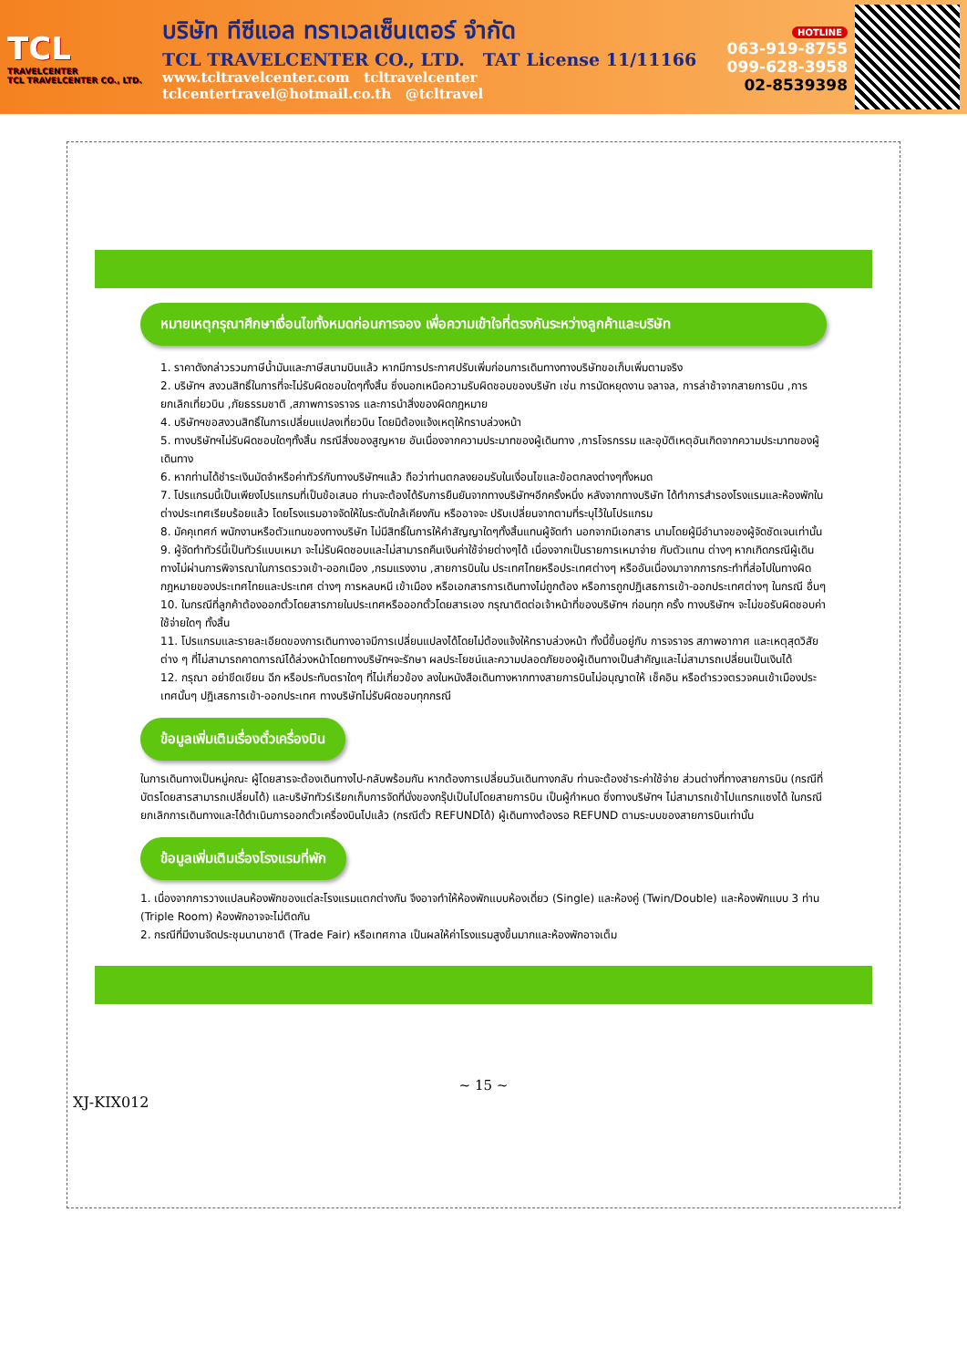TCL
TRAVELCENTER
TCL TRAVELCENTER CO., LTD.
บริษัท ทีซีแอล ทราเวลเซ็นเตอร์ จำกัด
TCL TRAVELCENTER CO., LTD. TAT License 11/11166
www.tcltravelcenter.com tcltravelcenter
tclcentertravel@hotmail.co.th @tcltravel
HOTLINE
063-919-8755
099-628-3958
02-8539398
หมายเหตุกรุณาศึกษาเงื่อนไขทั้งหมดก่อนการจอง เพื่อความเข้าใจที่ตรงกันระหว่างลูกค้าและบริษัท
1. ราคาดังกล่าวรวมภาษีน้ำมันและภาษีสนามบินแล้ว หากมีการประกาศปรับเพิ่มก่อนการเดินทางทางบริษัทขอเก็บเพิ่มตามจริง
2. บริษัทฯ สงวนสิทธิ์ในการที่จะไม่รับผิดชอบใดๆทั้งสิ้น ซึ่งนอกเหนือความรับผิดชอบของบริษัท เช่น การนัดหยุดงาน จลาจล, การล่าช้าจากสายการบิน ,การยกเลิกเที่ยวบิน ,ภัยธรรมชาติ ,สภาพการจราจร และการนำสิ่งของผิดกฎหมาย
4. บริษัทฯขอสงวนสิทธิ์ในการเปลี่ยนแปลงเที่ยวบิน โดยมิต้องแจ้งเหตุให้ทราบล่วงหน้า
5. ทางบริษัทฯไม่รับผิดชอบใดๆทั้งสิ้น กรณีสิ่งของสูญหาย อันเนื่องจากความประมาทของผู้เดินทาง ,การโจรกรรม และอุบัติเหตุอันเกิดจากความประมาทของผู้เดินทาง
6. หากท่านได้ชำระเงินมัดจำหรือค่าทัวร์กับทางบริษัทฯแล้ว ถือว่าท่านตกลงยอมรับในเงื่อนไขและข้อตกลงต่างๆทั้งหมด
7. โปรแกรมนี้เป็นเพียงโปรแกรมที่เป็นข้อเสนอ ท่านจะต้องได้รับการยืนยันจากทางบริษัทฯอีกครั้งหนึ่ง หลังจากทางบริษัท ได้ทำการสำรองโรงแรมและห้องพักในต่างประเทศเรียบร้อยแล้ว โดยโรงแรมอาจจัดให้ในระดับใกล้เคียงกัน หรืออาจจะ ปรับเปลี่ยนจากตามที่ระบุไว้ในโปรแกรม
8. มัคคุเทศก์ พนักงานหรือตัวแทนของทางบริษัท ไม่มีสิทธิ์ในการให้คำสัญญาใดๆทั้งสิ้นแทนผู้จัดทำ นอกจากมีเอกสาร นามโดยผู้มีอำนาจของผู้จัดชัดเจนเท่านั้น
9. ผู้จัดทำทัวร์นี้เป็นทัวร์แบบเหมา จะไม่รับผิดชอบและไม่สามารถคืนเงินค่าใช้จ่ายต่างๆได้ เนื่องจากเป็นรายการเหมาจ่าย กับตัวแทน ต่างๆ หากเกิดกรณีผู้เดินทางไม่ผ่านการพิจารณาในการตรวจเข้า-ออกเมือง ,กรมแรงงาน ,สายการบินใน ประเทศไทยหรือประเทศต่างๆ หรืออันเนื่องมาจากการกระทำที่ส่อไปในทางผิดกฎหมายของประเทศไทยและประเทศ ต่างๆ การหลบหนี เข้าเมือง หรือเอกสารการเดินทางไม่ถูกต้อง หรือการถูกปฏิเสธการเข้า-ออกประเทศต่างๆ ในกรณี อื่นๆ
10. ในกรณีที่ลูกค้าต้องออกตั๋วโดยสารภายในประเทศหรือออกตั๋วโดยสารเอง กรุณาติดต่อเจ้าหน้าที่ของบริษัทฯ ก่อนทุก ครั้ง ทางบริษัทฯ จะไม่ขอรับผิดชอบค่าใช้จ่ายใดๆ ทั้งสิ้น
11. โปรแกรมและรายละเอียดของการเดินทางอาจมีการเปลี่ยนแปลงได้โดยไม่ต้องแจ้งให้ทราบล่วงหน้า ทั้งนี้ขึ้นอยู่กับ การจราจร สภาพอากาศ และเหตุสุดวิสัยต่าง ๆ ที่ไม่สามารถคาดการณ์ได้ล่วงหน้าโดยทางบริษัทฯจะรักษา ผลประโยชน์และความปลอดภัยของผู้เดินทางเป็นสำคัญและไม่สามารถเปลี่ยนเป็นเงินได้
12. กรุณา อย่าขีดเขียน ฉีก หรือประทับตราใดๆ ที่ไม่เกี่ยวข้อง ลงในหนังสือเดินทางหากทางสายการบินไม่อนุญาตให้ เช็คอิน หรือตำรวจตรวจคนเข้าเมืองประเทศนั้นๆ ปฏิเสธการเข้า-ออกประเทศ ทางบริษัทไม่รับผิดชอบทุกกรณี
ข้อมูลเพิ่มเติมเรื่องตั๋วเครื่องบิน
ในการเดินทางเป็นหมู่คณะ ผู้โดยสารจะต้องเดินทางไป-กลับพร้อมกัน หากต้องการเปลี่ยนวันเดินทางกลับ ท่านจะต้องชำระค่าใช้จ่าย ส่วนต่างที่ทางสายการบิน (กรณีที่บัตรโดยสารสามารถเปลี่ยนได้) และบริษัททัวร์เรียกเก็บการจัดที่นั่งของกรุ๊ปเป็นไปโดยสายการบิน เป็นผู้กำหนด ซึ่งทางบริษัทฯ ไม่สามารถเข้าไปแทรกแซงได้ ในกรณียกเลิกการเดินทางและได้ดำเนินการออกตั๋วเครื่องบินไปแล้ว (กรณีตั๋ว REFUNDได้) ผู้เดินทางต้องรอ REFUND ตามระบบของสายการบินเท่านั้น
ข้อมูลเพิ่มเติมเรื่องโรงแรมที่พัก
1. เนื่องจากการวางแปลนห้องพักของแต่ละโรงแรมแตกต่างกัน จึงอาจทำให้ห้องพักแบบห้องเดี่ยว (Single) และห้องคู่ (Twin/Double) และห้องพักแบบ 3 ท่าน (Triple Room) ห้องพักอาจจะไม่ติดกัน
2. กรณีที่มีงานจัดประชุมนานาชาติ (Trade Fair) หรือเทศกาล เป็นผลให้ค่าโรงแรมสูงขึ้นมากและห้องพักอาจเต็ม
~ 15 ~
XJ-KIX012